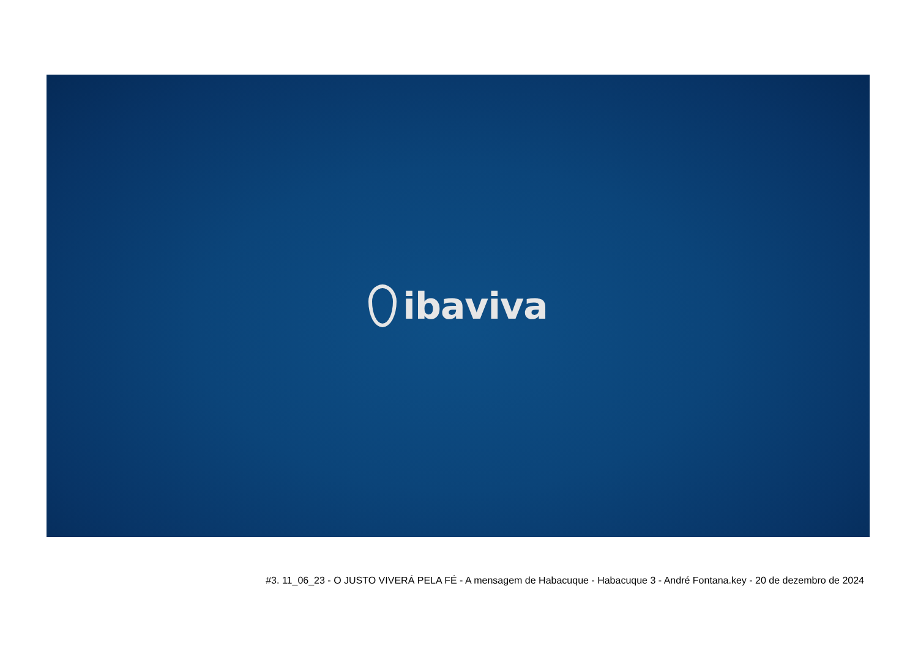ibaviva
#3. 11_06_23 - O JUSTO VIVERÁ PELA FÉ - A mensagem de Habacuque - Habacuque 3 - André Fontana.key - 20 de dezembro de 2024